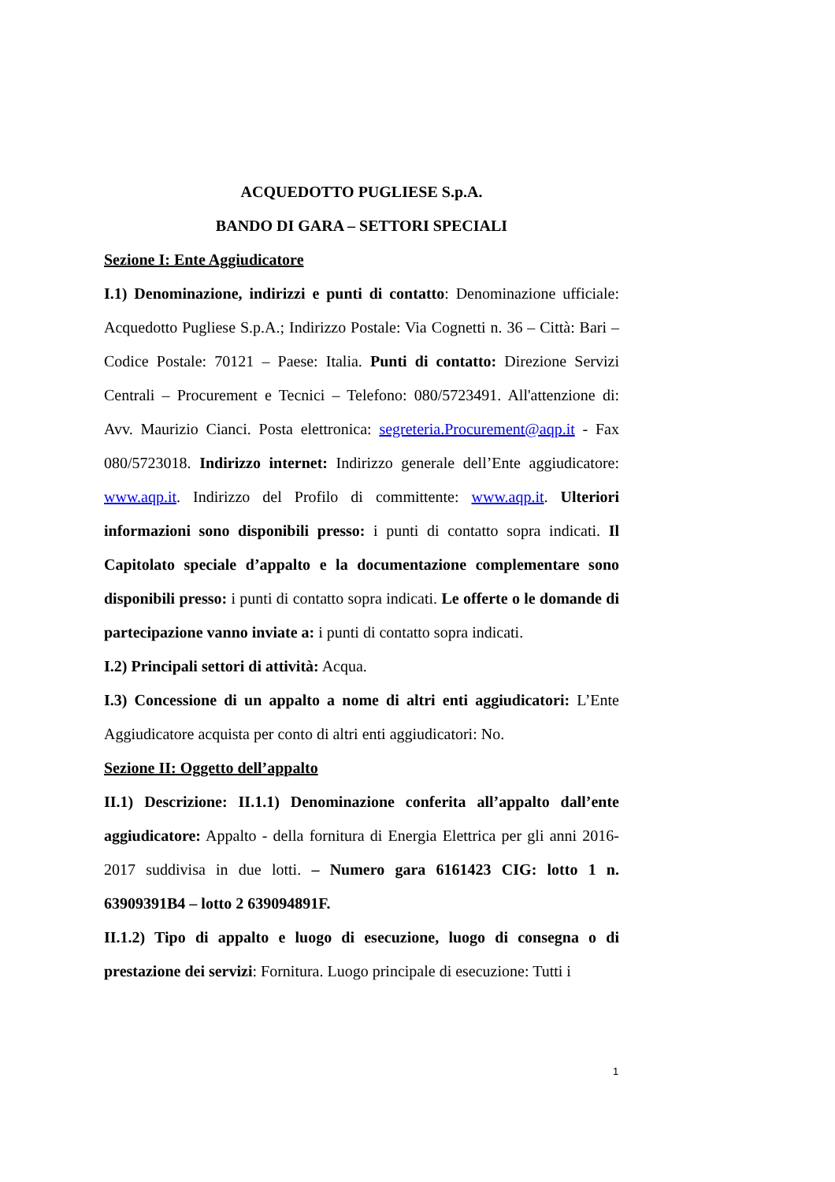ACQUEDOTTO PUGLIESE S.p.A.
BANDO DI GARA – SETTORI SPECIALI
Sezione I: Ente Aggiudicatore
I.1) Denominazione, indirizzi e punti di contatto: Denominazione ufficiale: Acquedotto Pugliese S.p.A.; Indirizzo Postale: Via Cognetti n. 36 – Città: Bari – Codice Postale: 70121 – Paese: Italia. Punti di contatto: Direzione Servizi Centrali – Procurement e Tecnici – Telefono: 080/5723491. All'attenzione di: Avv. Maurizio Cianci. Posta elettronica: segreteria.Procurement@aqp.it - Fax 080/5723018. Indirizzo internet: Indirizzo generale dell’Ente aggiudicatore: www.aqp.it. Indirizzo del Profilo di committente: www.aqp.it. Ulteriori informazioni sono disponibili presso: i punti di contatto sopra indicati. Il Capitolato speciale d’appalto e la documentazione complementare sono disponibili presso: i punti di contatto sopra indicati. Le offerte o le domande di partecipazione vanno inviate a: i punti di contatto sopra indicati.
I.2) Principali settori di attività: Acqua.
I.3) Concessione di un appalto a nome di altri enti aggiudicatori: L’Ente Aggiudicatore acquista per conto di altri enti aggiudicatori: No.
Sezione II: Oggetto dell’appalto
II.1) Descrizione: II.1.1) Denominazione conferita all’appalto dall’ente aggiudicatore: Appalto - della fornitura di Energia Elettrica per gli anni 2016-2017 suddivisa in due lotti. – Numero gara 6161423 CIG: lotto 1 n. 63909391B4 – lotto 2 639094891F.
II.1.2) Tipo di appalto e luogo di esecuzione, luogo di consegna o di prestazione dei servizi: Fornitura. Luogo principale di esecuzione: Tutti i
1